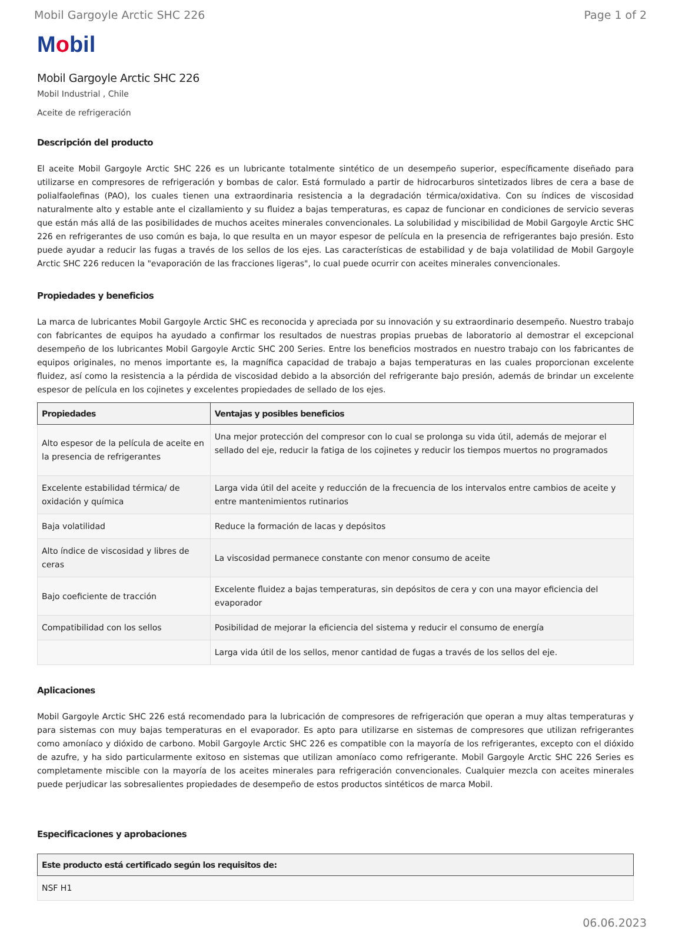Mobil Gargoyle Arctic SHC 226 Page 1 of 2
Mobil
Mobil Gargoyle Arctic SHC 226
Mobil Industrial , Chile
Aceite de refrigeración
Descripción del producto
El aceite Mobil Gargoyle Arctic SHC 226 es un lubricante totalmente sintético de un desempeño superior, específicamente diseñado para utilizarse en compresores de refrigeración y bombas de calor. Está formulado a partir de hidrocarburos sintetizados libres de cera a base de polialfaolefinas (PAO), los cuales tienen una extraordinaria resistencia a la degradación térmica/oxidativa. Con su índices de viscosidad naturalmente alto y estable ante el cizallamiento y su fluidez a bajas temperaturas, es capaz de funcionar en condiciones de servicio severas que están más allá de las posibilidades de muchos aceites minerales convencionales. La solubilidad y miscibilidad de Mobil Gargoyle Arctic SHC 226 en refrigerantes de uso común es baja, lo que resulta en un mayor espesor de película en la presencia de refrigerantes bajo presión. Esto puede ayudar a reducir las fugas a través de los sellos de los ejes. Las características de estabilidad y de baja volatilidad de Mobil Gargoyle Arctic SHC 226 reducen la "evaporación de las fracciones ligeras", lo cual puede ocurrir con aceites minerales convencionales.
Propiedades y beneficios
La marca de lubricantes Mobil Gargoyle Arctic SHC es reconocida y apreciada por su innovación y su extraordinario desempeño. Nuestro trabajo con fabricantes de equipos ha ayudado a confirmar los resultados de nuestras propias pruebas de laboratorio al demostrar el excepcional desempeño de los lubricantes Mobil Gargoyle Arctic SHC 200 Series. Entre los beneficios mostrados en nuestro trabajo con los fabricantes de equipos originales, no menos importante es, la magnífica capacidad de trabajo a bajas temperaturas en las cuales proporcionan excelente fluidez, así como la resistencia a la pérdida de viscosidad debido a la absorción del refrigerante bajo presión, además de brindar un excelente espesor de película en los cojinetes y excelentes propiedades de sellado de los ejes.
| Propiedades | Ventajas y posibles beneficios |
| --- | --- |
| Alto espesor de la película de aceite en la presencia de refrigerantes | Una mejor protección del compresor con lo cual se prolonga su vida útil, además de mejorar el sellado del eje, reducir la fatiga de los cojinetes y reducir los tiempos muertos no programados |
| Excelente estabilidad térmica/ de oxidación y química | Larga vida útil del aceite y reducción de la frecuencia de los intervalos entre cambios de aceite y entre mantenimientos rutinarios |
| Baja volatilidad | Reduce la formación de lacas y depósitos |
| Alto índice de viscosidad y libres de ceras | La viscosidad permanece constante con menor consumo de aceite |
| Bajo coeficiente de tracción | Excelente fluidez a bajas temperaturas, sin depósitos de cera y con una mayor eficiencia del evaporador |
| Compatibilidad con los sellos | Posibilidad de mejorar la eficiencia del sistema y reducir el consumo de energía |
| | Larga vida útil de los sellos, menor cantidad de fugas a través de los sellos del eje. |
Aplicaciones
Mobil Gargoyle Arctic SHC 226 está recomendado para la lubricación de compresores de refrigeración que operan a muy altas temperaturas y para sistemas con muy bajas temperaturas en el evaporador. Es apto para utilizarse en sistemas de compresores que utilizan refrigerantes como amoníaco y dióxido de carbono. Mobil Gargoyle Arctic SHC 226 es compatible con la mayoría de los refrigerantes, excepto con el dióxido de azufre, y ha sido particularmente exitoso en sistemas que utilizan amoníaco como refrigerante. Mobil Gargoyle Arctic SHC 226 Series es completamente miscible con la mayoría de los aceites minerales para refrigeración convencionales. Cualquier mezcla con aceites minerales puede perjudicar las sobresalientes propiedades de desempeño de estos productos sintéticos de marca Mobil.
Especificaciones y aprobaciones
| Este producto está certificado según los requisitos de: |
| --- |
| NSF H1 |
06.06.2023